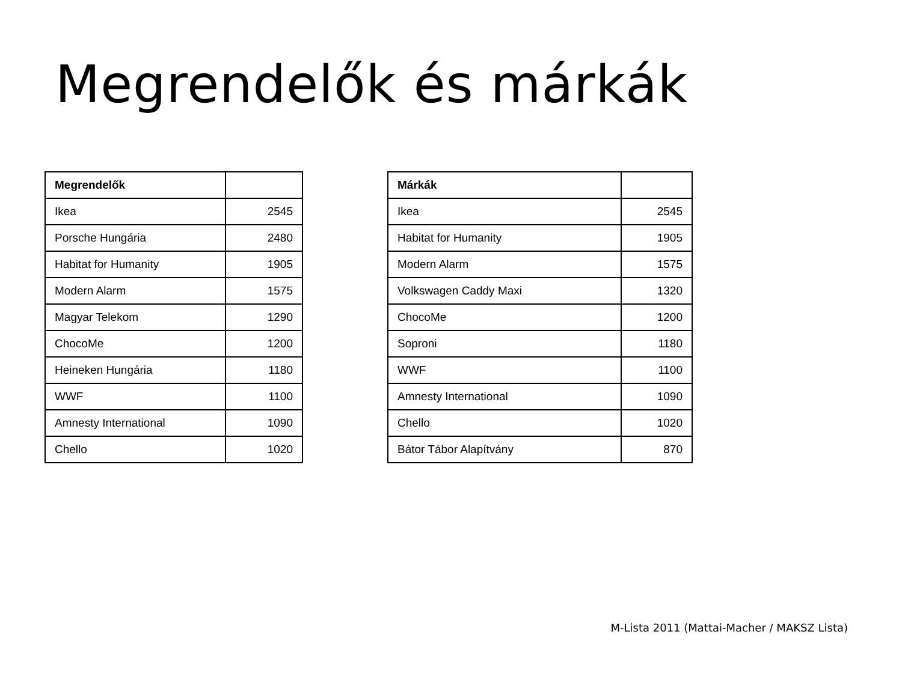Megrendelők és márkák
| Megrendelők | |
| --- | --- |
| Ikea | 2545 |
| Porsche Hungária | 2480 |
| Habitat for Humanity | 1905 |
| Modern Alarm | 1575 |
| Magyar Telekom | 1290 |
| ChocoMe | 1200 |
| Heineken Hungária | 1180 |
| WWF | 1100 |
| Amnesty International | 1090 |
| Chello | 1020 |
| Márkák | |
| --- | --- |
| Ikea | 2545 |
| Habitat for Humanity | 1905 |
| Modern Alarm | 1575 |
| Volkswagen Caddy Maxi | 1320 |
| ChocoMe | 1200 |
| Soproni | 1180 |
| WWF | 1100 |
| Amnesty International | 1090 |
| Chello | 1020 |
| Bátor Tábor Alapítvány | 870 |
M-Lista 2011 (Mattai-Macher / MAKSZ Lista)